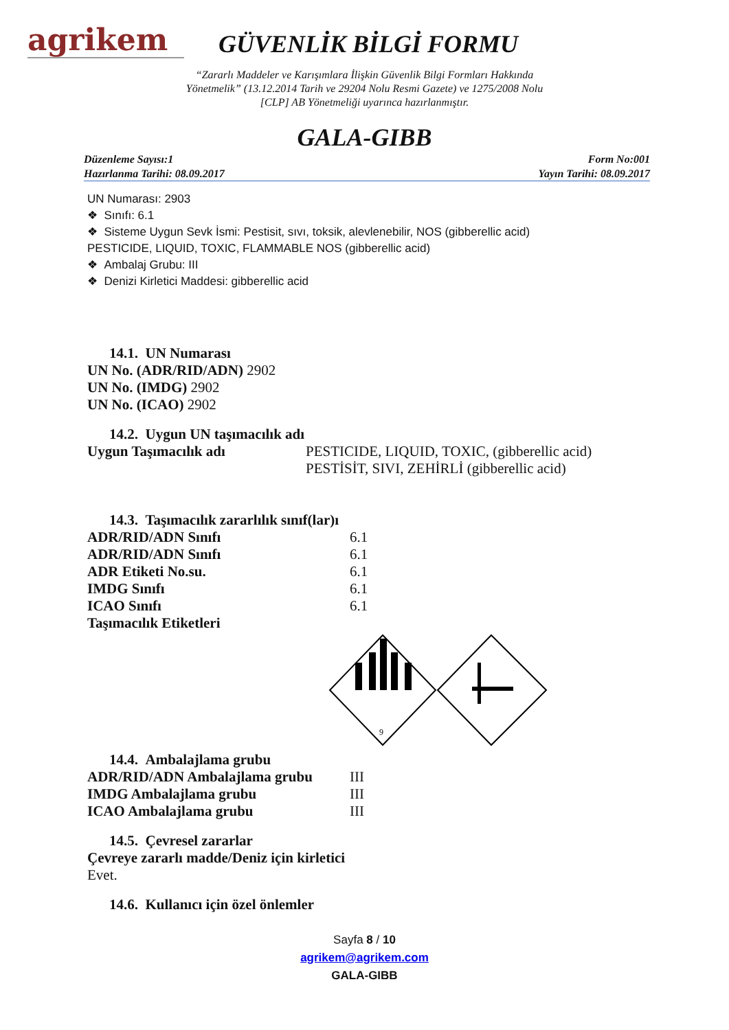agrikem
GÜVENLİK BİLGİ FORMU
“Zararlı Maddeler ve Karışımlara İlişkin Güvenlik Bilgi Formları Hakkında
Yönetmelik” (13.12.2014 Tarih ve 29204 Nolu Resmi Gazete) ve 1275/2008 Nolu
[CLP] AB Yönetmeliği uyarınca hazırlanmıştır.
GALA-GIBB
Düzenleme Sayısı:1
Hazırlanma Tarihi: 08.09.2017
Form No:001
Yayın Tarihi: 08.09.2017
UN Numarası: 2903
❖ Sınıfı: 6.1
❖ Sisteme Uygun Sevk İsmi: Pestisit, sıvı, toksik, alevlenebilir, NOS (gibberellic acid)
PESTICIDE, LIQUID, TOXIC, FLAMMABLE NOS (gibberellic acid)
❖ Ambalaj Grubu: III
❖ Denizi Kirletici Maddesi: gibberellic acid
14.1. UN Numarası
UN No. (ADR/RID/ADN) 2902
UN No. (IMDG) 2902
UN No. (ICAO) 2902
14.2. Uygun UN taşımacılık adı
| Uygun Taşımacılık adı | PESTICIDE, LIQUID, TOXIC, (gibberellic acid) PESTİSİT, SIVI, ZEHİRLİ (gibberellic acid) |
14.3. Taşımacılık zararlılık sınıf(lar)ı
| ADR/RID/ADN Sınıfı | 6.1 |
| ADR/RID/ADN Sınıfı | 6.1 |
| ADR Etiketi No.su. | 6.1 |
| IMDG Sınıfı | 6.1 |
| ICAO Sınıfı | 6.1 |
| Taşımacılık Etiketleri | |
9
14.4. Ambalajlama grubu
| ADR/RID/ADN Ambalajlama grubu | III |
| IMDG Ambalajlama grubu | III |
| ICAO Ambalajlama grubu | III |
14.5. Çevresel zararlar
Çevreye zararlı madde/Deniz için kirletici
Evet.
14.6. Kullanıcı için özel önlemler
Sayfa 8 / 10
agrikem@agrikem.com
GALA-GIBB